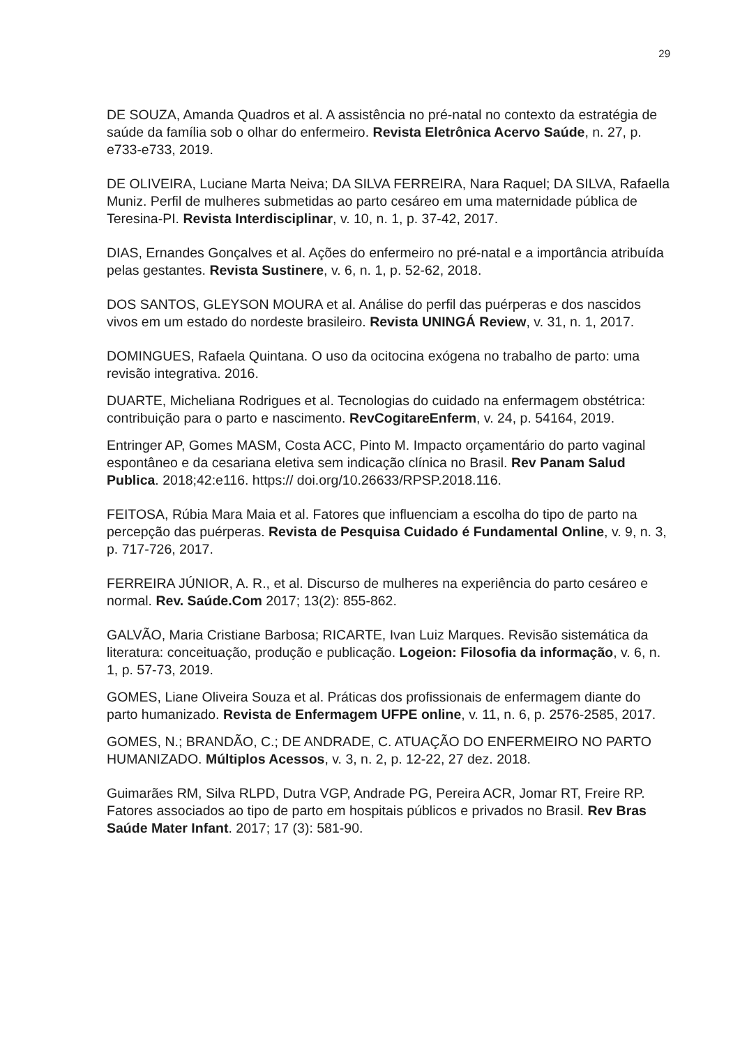29
DE SOUZA, Amanda Quadros et al. A assistência no pré-natal no contexto da estratégia de saúde da família sob o olhar do enfermeiro. Revista Eletrônica Acervo Saúde, n. 27, p. e733-e733, 2019.
DE OLIVEIRA, Luciane Marta Neiva; DA SILVA FERREIRA, Nara Raquel; DA SILVA, Rafaella Muniz. Perfil de mulheres submetidas ao parto cesáreo em uma maternidade pública de Teresina-PI. Revista Interdisciplinar, v. 10, n. 1, p. 37-42, 2017.
DIAS, Ernandes Gonçalves et al. Ações do enfermeiro no pré-natal e a importância atribuída pelas gestantes. Revista Sustinere, v. 6, n. 1, p. 52-62, 2018.
DOS SANTOS, GLEYSON MOURA et al. Análise do perfil das puérperas e dos nascidos vivos em um estado do nordeste brasileiro. Revista UNINGÁ Review, v. 31, n. 1, 2017.
DOMINGUES, Rafaela Quintana. O uso da ocitocina exógena no trabalho de parto: uma revisão integrativa. 2016.
DUARTE, Micheliana Rodrigues et al. Tecnologias do cuidado na enfermagem obstétrica: contribuição para o parto e nascimento. RevCogitareEnferm, v. 24, p. 54164, 2019.
Entringer AP, Gomes MASM, Costa ACC, Pinto M. Impacto orçamentário do parto vaginal espontâneo e da cesariana eletiva sem indicação clínica no Brasil. Rev Panam Salud Publica. 2018;42:e116. https:// doi.org/10.26633/RPSP.2018.116.
FEITOSA, Rúbia Mara Maia et al. Fatores que influenciam a escolha do tipo de parto na percepção das puérperas. Revista de Pesquisa Cuidado é Fundamental Online, v. 9, n. 3, p. 717-726, 2017.
FERREIRA JÚNIOR, A. R., et al. Discurso de mulheres na experiência do parto cesáreo e normal. Rev. Saúde.Com 2017; 13(2): 855-862.
GALVÃO, Maria Cristiane Barbosa; RICARTE, Ivan Luiz Marques. Revisão sistemática da literatura: conceituação, produção e publicação. Logeion: Filosofia da informação, v. 6, n. 1, p. 57-73, 2019.
GOMES, Liane Oliveira Souza et al. Práticas dos profissionais de enfermagem diante do parto humanizado. Revista de Enfermagem UFPE online, v. 11, n. 6, p. 2576-2585, 2017.
GOMES, N.; BRANDÃO, C.; DE ANDRADE, C. ATUAÇÃO DO ENFERMEIRO NO PARTO HUMANIZADO. Múltiplos Acessos, v. 3, n. 2, p. 12-22, 27 dez. 2018.
Guimarães RM, Silva RLPD, Dutra VGP, Andrade PG, Pereira ACR, Jomar RT, Freire RP. Fatores associados ao tipo de parto em hospitais públicos e privados no Brasil. Rev Bras Saúde Mater Infant. 2017; 17 (3): 581-90.